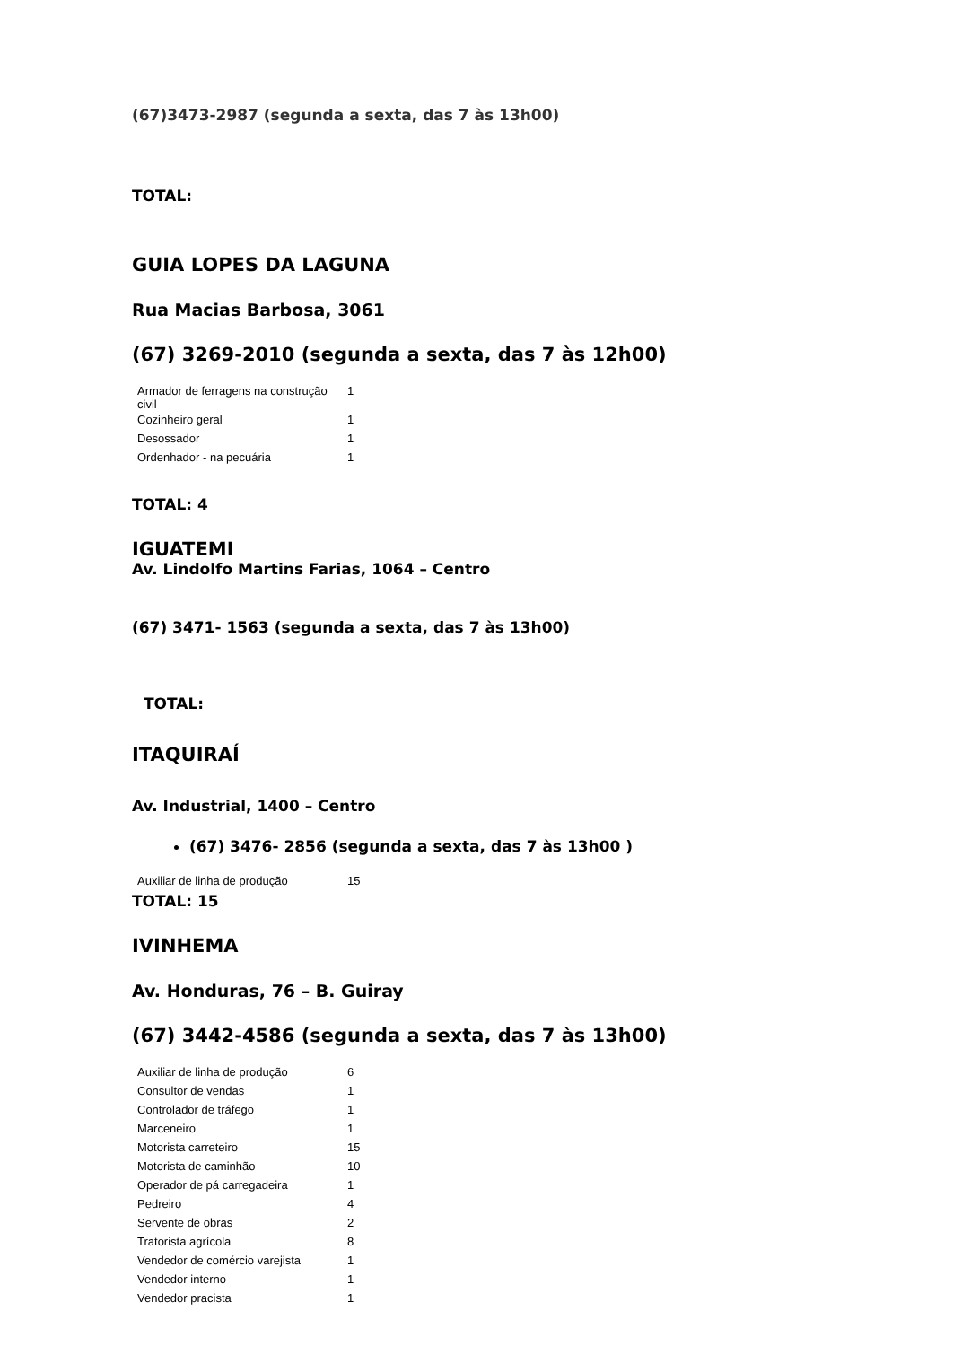(67)3473-2987 (segunda a sexta, das 7 às 13h00)
TOTAL:
GUIA LOPES DA LAGUNA
Rua Macias Barbosa, 3061
(67) 3269-2010 (segunda a sexta, das 7 às 12h00)
| Armador de ferragens na construção civil | 1 |
| Cozinheiro geral | 1 |
| Desossador | 1 |
| Ordenhador - na pecuária | 1 |
TOTAL: 4
IGUATEMI
Av. Lindolfo Martins Farias, 1064 – Centro
(67) 3471- 1563 (segunda a sexta, das 7 às 13h00)
TOTAL:
ITAQUIRAÍ
Av. Industrial, 1400 – Centro
(67) 3476- 2856 (segunda a sexta, das 7 às 13h00 )
| Auxiliar de linha de produção | 15 |
TOTAL: 15
IVINHEMA
Av. Honduras, 76 – B. Guiray
(67) 3442-4586 (segunda a sexta, das 7 às 13h00)
| Auxiliar de linha de produção | 6 |
| Consultor de vendas | 1 |
| Controlador de tráfego | 1 |
| Marceneiro | 1 |
| Motorista carreteiro | 15 |
| Motorista de caminhão | 10 |
| Operador de pá carregadeira | 1 |
| Pedreiro | 4 |
| Servente de obras | 2 |
| Tratorista agrícola | 8 |
| Vendedor de comércio varejista | 1 |
| Vendedor interno | 1 |
| Vendedor pracista | 1 |